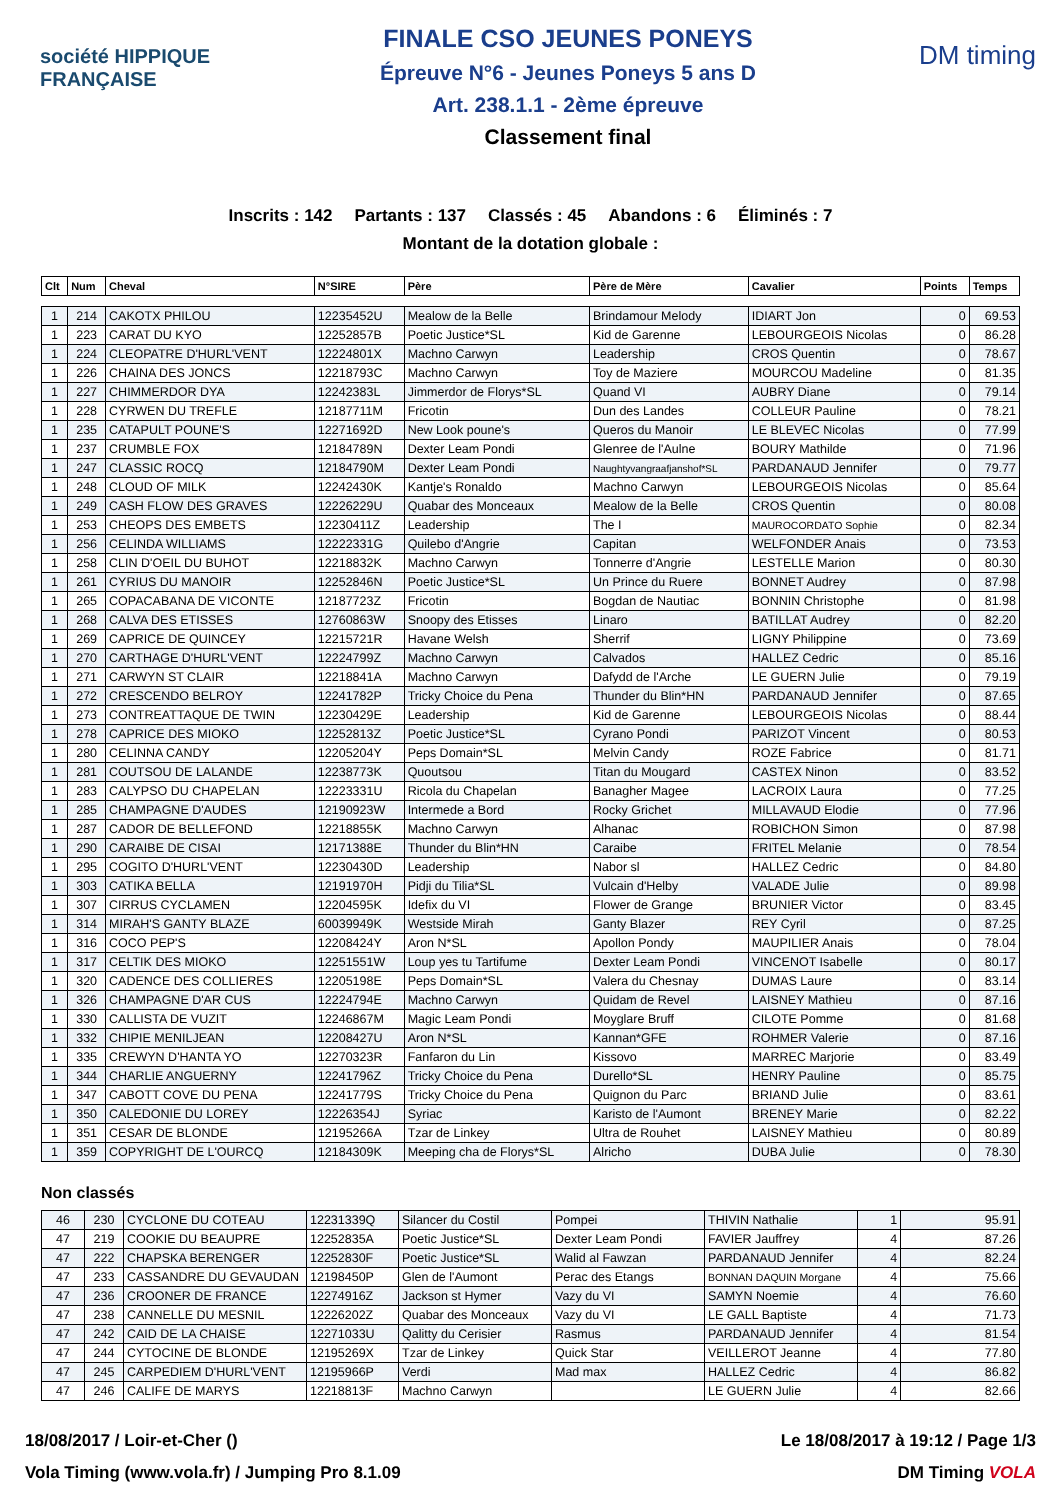société HIPPIQUE FRANÇAISE
FINALE CSO JEUNES PONEYS
Épreuve N°6 - Jeunes Poneys 5 ans D
Art. 238.1.1 - 2ème épreuve
Classement final
DM timing
Inscrits : 142 Partants : 137 Classés : 45 Abandons : 6 Éliminés : 7
Montant de la dotation globale :
| Clt | Num | Cheval | N°SIRE | Père | Père de Mère | Cavalier | Points | Temps |
| --- | --- | --- | --- | --- | --- | --- | --- | --- |
| 1 | 214 | CAKOTX PHILOU | 12235452U | Mealow de la Belle | Brindamour Melody | IDIART Jon | 0 | 69.53 |
| 1 | 223 | CARAT DU KYO | 12252857B | Poetic Justice*SL | Kid de Garenne | LEBOURGEOIS Nicolas | 0 | 86.28 |
| 1 | 224 | CLEOPATRE D'HURL'VENT | 12224801X | Machno Carwyn | Leadership | CROS Quentin | 0 | 78.67 |
| 1 | 226 | CHAINA DES JONCS | 12218793C | Machno Carwyn | Toy de Maziere | MOURCOU Madeline | 0 | 81.35 |
| 1 | 227 | CHIMMERDOR DYA | 12242383L | Jimmerdor de Florys*SL | Quand VI | AUBRY Diane | 0 | 79.14 |
| 1 | 228 | CYRWEN DU TREFLE | 12187711M | Fricotin | Dun des Landes | COLLEUR Pauline | 0 | 78.21 |
| 1 | 235 | CATAPULT POUNE'S | 12271692D | New Look poune's | Queros du Manoir | LE BLEVEC Nicolas | 0 | 77.99 |
| 1 | 237 | CRUMBLE FOX | 12184789N | Dexter Leam Pondi | Glenree de l'Aulne | BOURY Mathilde | 0 | 71.96 |
| 1 | 247 | CLASSIC ROCQ | 12184790M | Dexter Leam Pondi | Naughtyvangraafjanshof*SL | PARDANAUD Jennifer | 0 | 79.77 |
| 1 | 248 | CLOUD OF MILK | 12242430K | Kantje's Ronaldo | Machno Carwyn | LEBOURGEOIS Nicolas | 0 | 85.64 |
| 1 | 249 | CASH FLOW DES GRAVES | 12226229U | Quabar des Monceaux | Mealow de la Belle | CROS Quentin | 0 | 80.08 |
| 1 | 253 | CHEOPS DES EMBETS | 12230411Z | Leadership | The I | MAUROCORDATO Sophie | 0 | 82.34 |
| 1 | 256 | CELINDA WILLIAMS | 12222331G | Quilebo d'Angrie | Capitan | WELFONDER Anais | 0 | 73.53 |
| 1 | 258 | CLIN D'OEIL DU BUHOT | 12218832K | Machno Carwyn | Tonnerre d'Angrie | LESTELLE Marion | 0 | 80.30 |
| 1 | 261 | CYRIUS DU MANOIR | 12252846N | Poetic Justice*SL | Un Prince du Ruere | BONNET Audrey | 0 | 87.98 |
| 1 | 265 | COPACABANA DE VICONTE | 12187723Z | Fricotin | Bogdan de Nautiac | BONNIN Christophe | 0 | 81.98 |
| 1 | 268 | CALVA DES ETISSES | 12760863W | Snoopy des Etisses | Linaro | BATILLAT Audrey | 0 | 82.20 |
| 1 | 269 | CAPRICE DE QUINCEY | 12215721R | Havane Welsh | Sherrif | LIGNY Philippine | 0 | 73.69 |
| 1 | 270 | CARTHAGE D'HURL'VENT | 12224799Z | Machno Carwyn | Calvados | HALLEZ Cedric | 0 | 85.16 |
| 1 | 271 | CARWYN ST CLAIR | 12218841A | Machno Carwyn | Dafydd de l'Arche | LE GUERN Julie | 0 | 79.19 |
| 1 | 272 | CRESCENDO BELROY | 12241782P | Tricky Choice du Pena | Thunder du Blin*HN | PARDANAUD Jennifer | 0 | 87.65 |
| 1 | 273 | CONTREATTAQUE DE TWIN | 12230429E | Leadership | Kid de Garenne | LEBOURGEOIS Nicolas | 0 | 88.44 |
| 1 | 278 | CAPRICE DES MIOKO | 12252813Z | Poetic Justice*SL | Cyrano Pondi | PARIZOT Vincent | 0 | 80.53 |
| 1 | 280 | CELINNA CANDY | 12205204Y | Peps Domain*SL | Melvin Candy | ROZE Fabrice | 0 | 81.71 |
| 1 | 281 | COUTSOU DE LALANDE | 12238773K | Quoutsou | Titan du Mougard | CASTEX Ninon | 0 | 83.52 |
| 1 | 283 | CALYPSO DU CHAPELAN | 12223331U | Ricola du Chapelan | Banagher Magee | LACROIX Laura | 0 | 77.25 |
| 1 | 285 | CHAMPAGNE D'AUDES | 12190923W | Intermede a Bord | Rocky Grichet | MILLAVAUD Elodie | 0 | 77.96 |
| 1 | 287 | CADOR DE BELLEFOND | 12218855K | Machno Carwyn | Alhanac | ROBICHON Simon | 0 | 87.98 |
| 1 | 290 | CARAIBE DE CISAI | 12171388E | Thunder du Blin*HN | Caraibe | FRITEL Melanie | 0 | 78.54 |
| 1 | 295 | COGITO D'HURL'VENT | 12230430D | Leadership | Nabor sl | HALLEZ Cedric | 0 | 84.80 |
| 1 | 303 | CATIKA BELLA | 12191970H | Pidji du Tilia*SL | Vulcain d'Helby | VALADE Julie | 0 | 89.98 |
| 1 | 307 | CIRRUS CYCLAMEN | 12204595K | Idefix du VI | Flower de Grange | BRUNIER Victor | 0 | 83.45 |
| 1 | 314 | MIRAH'S GANTY BLAZE | 60039949K | Westside Mirah | Ganty Blazer | REY Cyril | 0 | 87.25 |
| 1 | 316 | COCO PEP'S | 12208424Y | Aron N*SL | Apollon Pondy | MAUPILIER Anais | 0 | 78.04 |
| 1 | 317 | CELTIK DES MIOKO | 12251551W | Loup yes tu Tartifume | Dexter Leam Pondi | VINCENOT Isabelle | 0 | 80.17 |
| 1 | 320 | CADENCE DES COLLIERES | 12205198E | Peps Domain*SL | Valera du Chesnay | DUMAS Laure | 0 | 83.14 |
| 1 | 326 | CHAMPAGNE D'AR CUS | 12224794E | Machno Carwyn | Quidam de Revel | LAISNEY Mathieu | 0 | 87.16 |
| 1 | 330 | CALLISTA DE VUZIT | 12246867M | Magic Leam Pondi | Moyglare Bruff | CILOTE Pomme | 0 | 81.68 |
| 1 | 332 | CHIPIE MENILJEAN | 12208427U | Aron N*SL | Kannan*GFE | ROHMER Valerie | 0 | 87.16 |
| 1 | 335 | CREWYN D'HANTA YO | 12270323R | Fanfaron du Lin | Kissovo | MARREC Marjorie | 0 | 83.49 |
| 1 | 344 | CHARLIE ANGUERNY | 12241796Z | Tricky Choice du Pena | Durello*SL | HENRY Pauline | 0 | 85.75 |
| 1 | 347 | CABOTT COVE DU PENA | 12241779S | Tricky Choice du Pena | Quignon du Parc | BRIAND Julie | 0 | 83.61 |
| 1 | 350 | CALEDONIE DU LOREY | 12226354J | Syriac | Karisto de l'Aumont | BRENEY Marie | 0 | 82.22 |
| 1 | 351 | CESAR DE BLONDE | 12195266A | Tzar de Linkey | Ultra de Rouhet | LAISNEY Mathieu | 0 | 80.89 |
| 1 | 359 | COPYRIGHT DE L'OURCQ | 12184309K | Meeping cha de Florys*SL | Alricho | DUBA Julie | 0 | 78.30 |
Non classés
| 46 | 230 | CYCLONE DU COTEAU | 12231339Q | Silancer du Costil | Pompei | THIVIN Nathalie | 1 | 95.91 |
| 47 | 219 | COOKIE DU BEAUPRE | 12252835A | Poetic Justice*SL | Dexter Leam Pondi | FAVIER Jauffrey | 4 | 87.26 |
| 47 | 222 | CHAPSKA BERENGER | 12252830F | Poetic Justice*SL | Walid al Fawzan | PARDANAUD Jennifer | 4 | 82.24 |
| 47 | 233 | CASSANDRE DU GEVAUDAN | 12198450P | Glen de l'Aumont | Perac des Etangs | BONNAN DAQUIN Morgane | 4 | 75.66 |
| 47 | 236 | CROONER DE FRANCE | 12274916Z | Jackson st Hymer | Vazy du VI | SAMYN Noemie | 4 | 76.60 |
| 47 | 238 | CANNELLE DU MESNIL | 12226202Z | Quabar des Monceaux | Vazy du VI | LE GALL Baptiste | 4 | 71.73 |
| 47 | 242 | CAID DE LA CHAISE | 12271033U | Qalitty du Cerisier | Rasmus | PARDANAUD Jennifer | 4 | 81.54 |
| 47 | 244 | CYTOCINE DE BLONDE | 12195269X | Tzar de Linkey | Quick Star | VEILLEROT Jeanne | 4 | 77.80 |
| 47 | 245 | CARPEDIEM D'HURL'VENT | 12195966P | Verdi | Mad max | HALLEZ Cedric | 4 | 86.82 |
| 47 | 246 | CALIFE DE MARYS | 12218813F | Machno Carwyn | | LE GUERN Julie | 4 | 82.66 |
18/08/2017 / Loir-et-Cher () Le 18/08/2017 à 19:12 / Page 1/3
Vola Timing (www.vola.fr) / Jumping Pro 8.1.09 DM Timing VOLA